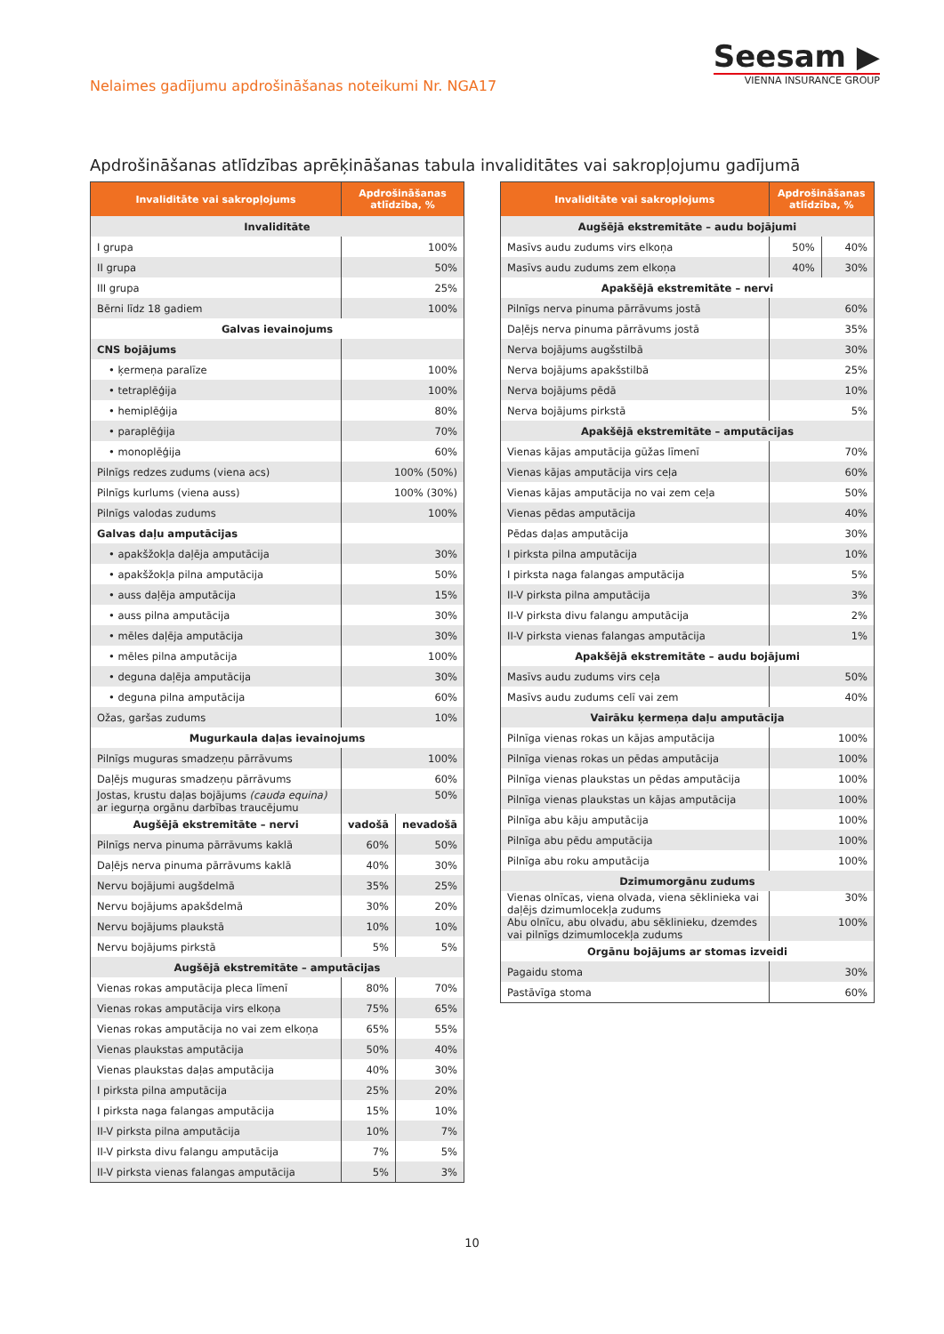Nelaimes gadījumu apdrošināšanas noteikumi Nr. NGA17
Seesam ▶
VIENNA INSURANCE GROUP
Apdrošināšanas atlīdzības aprēķināšanas tabula invaliditātes vai sakropļojumu gadījumā
| Invaliditāte vai sakropļojums | Apdrošināšanas atlīdzība, % | |
| --- | --- | --- |
| Invaliditāte | | |
| I grupa | 100% | |
| II grupa | 50% | |
| III grupa | 25% | |
| Bērni līdz 18 gadiem | 100% | |
| Galvas ievainojums | | |
| CNS bojājums | | |
| • ķermeņa paralīze | 100% | |
| • tetraplēģija | 100% | |
| • hemiplēģija | 80% | |
| • paraplēģija | 70% | |
| • monoplēģija | 60% | |
| Pilnīgs redzes zudums (viena acs) | 100% (50%) | |
| Pilnīgs kurlums (viena auss) | 100% (30%) | |
| Pilnīgs valodas zudums | 100% | |
| Galvas daļu amputācijas | | |
| • apakšžokļa daļēja amputācija | 30% | |
| • apakšžokļa pilna amputācija | 50% | |
| • auss daļēja amputācija | 15% | |
| • auss pilna amputācija | 30% | |
| • mēles daļēja amputācija | 30% | |
| • mēles pilna amputācija | 100% | |
| • deguna daļēja amputācija | 30% | |
| • deguna pilna amputācija | 60% | |
| Ožas, garšas zudums | 10% | |
| Mugurkaula daļas ievainojums | | |
| Pilnīgs muguras smadzeņu pārrāvums | 100% | |
| Daļējs muguras smadzeņu pārrāvums | 60% | |
| Jostas, krustu daļas bojājums (cauda equina) ar iegurņa orgānu darbības traucējumu | 50% | |
| Augšējā ekstremitāte – nervi | vadošā | nevadošā |
| Pilnīgs nerva pinuma pārrāvums kaklā | 60% | 50% |
| Daļējs nerva pinuma pārrāvums kaklā | 40% | 30% |
| Nervu bojājumi augšdelmā | 35% | 25% |
| Nervu bojājums apakšdelmā | 30% | 20% |
| Nervu bojājums plaukstā | 10% | 10% |
| Nervu bojājums pirkstā | 5% | 5% |
| Augšējā ekstremitāte – amputācijas | | |
| Vienas rokas amputācija pleca līmenī | 80% | 70% |
| Vienas rokas amputācija virs elkoņa | 75% | 65% |
| Vienas rokas amputācija no vai zem elkoņa | 65% | 55% |
| Vienas plaukstas amputācija | 50% | 40% |
| Vienas plaukstas daļas amputācija | 40% | 30% |
| I pirksta pilna amputācija | 25% | 20% |
| I pirksta naga falangas amputācija | 15% | 10% |
| II-V pirksta pilna amputācija | 10% | 7% |
| II-V pirksta divu falangu amputācija | 7% | 5% |
| II-V pirksta vienas falangas amputācija | 5% | 3% |
| Invaliditāte vai sakropļojums | Apdrošināšanas atlīdzība, % | |
| --- | --- | --- |
| Augšējā ekstremitāte – audu bojājumi | | |
| Masīvs audu zudums virs elkoņa | 50% | 40% |
| Masīvs audu zudums zem elkoņa | 40% | 30% |
| Apakšējā ekstremitāte – nervi | | |
| Pilnīgs nerva pinuma pārrāvums jostā | 60% | |
| Daļējs nerva pinuma pārrāvums jostā | 35% | |
| Nerva bojājums augšstilbā | 30% | |
| Nerva bojājums apakšstilbā | 25% | |
| Nerva bojājums pēdā | 10% | |
| Nerva bojājums pirkstā | 5% | |
| Apakšējā ekstremitāte – amputācijas | | |
| Vienas kājas amputācija gūžas līmenī | 70% | |
| Vienas kājas amputācija virs ceļa | 60% | |
| Vienas kājas amputācija no vai zem ceļa | 50% | |
| Vienas pēdas amputācija | 40% | |
| Pēdas daļas amputācija | 30% | |
| I pirksta pilna amputācija | 10% | |
| I pirksta naga falangas amputācija | 5% | |
| II-V pirksta pilna amputācija | 3% | |
| II-V pirksta divu falangu amputācija | 2% | |
| II-V pirksta vienas falangas amputācija | 1% | |
| Apakšējā ekstremitāte – audu bojājumi | | |
| Masīvs audu zudums virs ceļa | 50% | |
| Masīvs audu zudums celī vai zem | 40% | |
| Vairāku ķermeņa daļu amputācija | | |
| Pilnīga vienas rokas un kājas amputācija | 100% | |
| Pilnīga vienas rokas un pēdas amputācija | 100% | |
| Pilnīga vienas plaukstas un pēdas amputācija | 100% | |
| Pilnīga vienas plaukstas un kājas amputācija | 100% | |
| Pilnīga abu kāju amputācija | 100% | |
| Pilnīga abu pēdu amputācija | 100% | |
| Pilnīga abu roku amputācija | 100% | |
| Dzimumorgānu zudums | | |
| Vienas olnīcas, viena olvada, viena sēklinieka vai daļējs dzimumlocekļa zudums | 30% | |
| Abu olnīcu, abu olvadu, abu sēklinieku, dzemdes vai pilnīgs dzimumlocekļa zudums | 100% | |
| Orgānu bojājums ar stomas izveidi | | |
| Pagaidu stoma | 30% | |
| Pastāvīga stoma | 60% | |
10